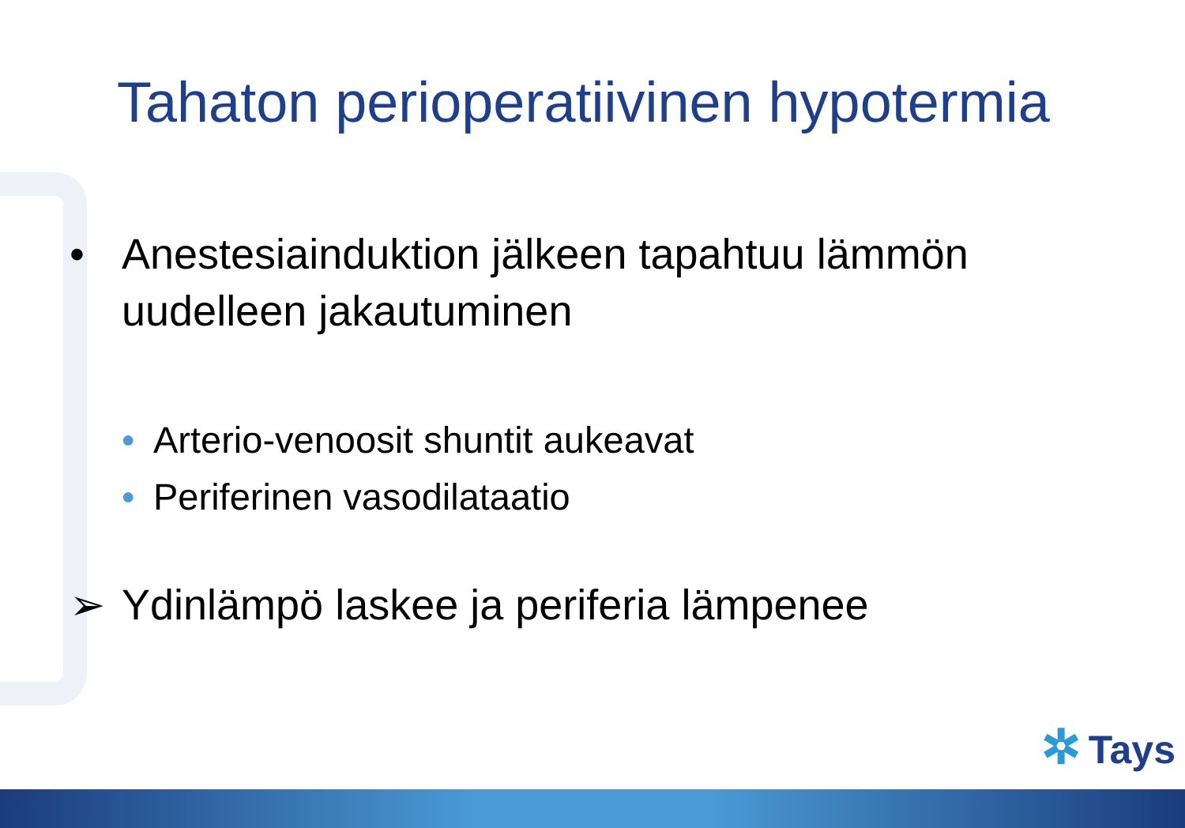Tahaton perioperatiivinen hypotermia
• Anestesiainduktion jälkeen tapahtuu lämmön uudelleen jakautuminen
• Arterio-venoosit shuntit aukeavat
• Periferinen vasodilataatio
➢ Ydinlämpö laskee ja periferia lämpenee
✲ Tays